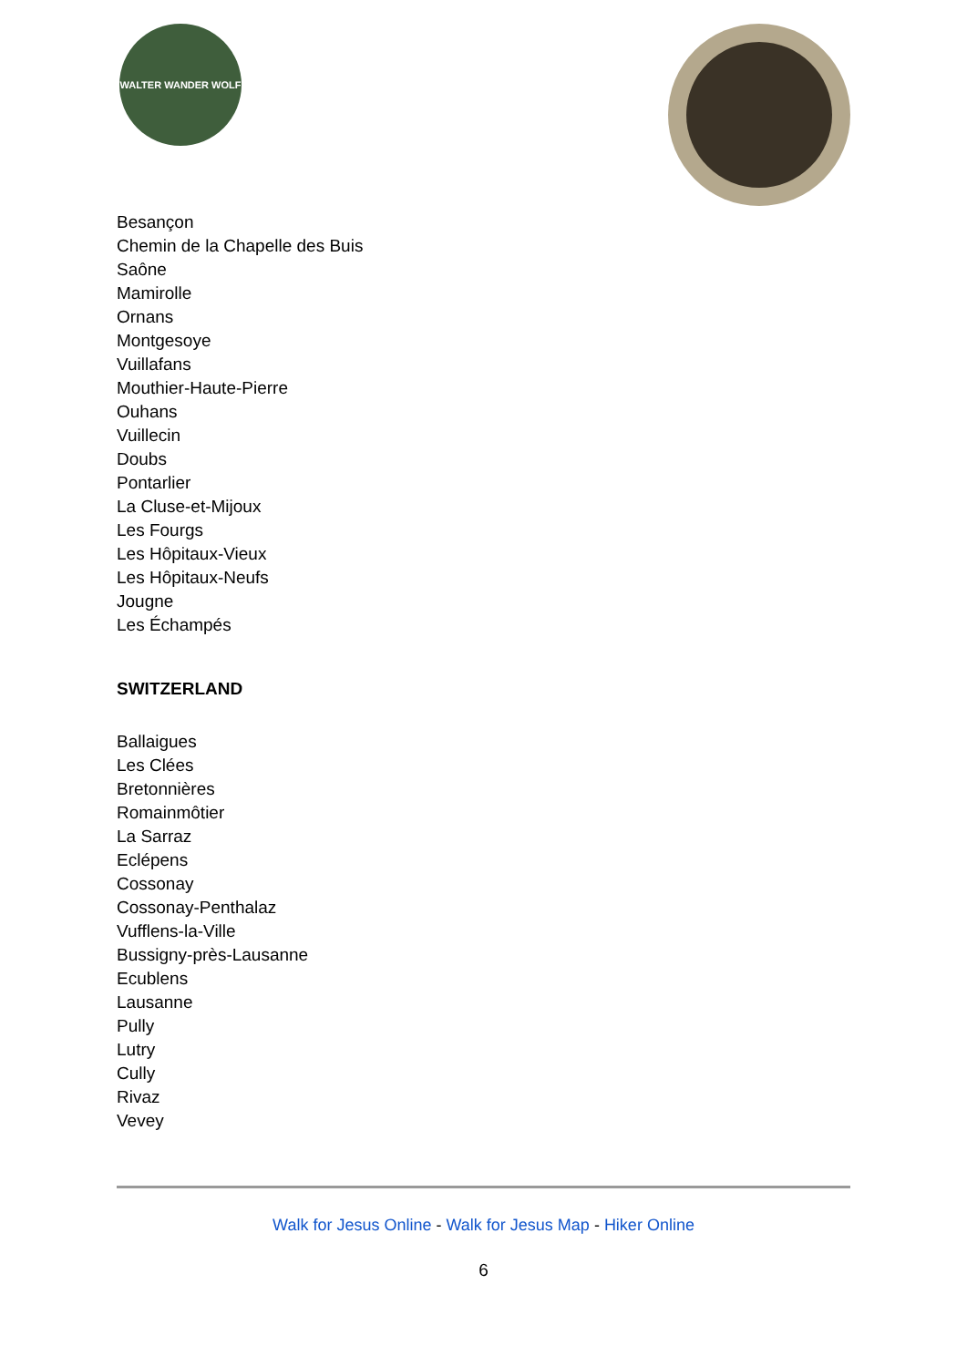WALTER WANDER WOLF
Besançon
Chemin de la Chapelle des Buis
Saône
Mamirolle
Ornans
Montgesoye
Vuillafans
Mouthier-Haute-Pierre
Ouhans
Vuillecin
Doubs
Pontarlier
La Cluse-et-Mijoux
Les Fourgs
Les Hôpitaux-Vieux
Les Hôpitaux-Neufs
Jougne
Les Échampés
SWITZERLAND
Ballaigues
Les Clées
Bretonnières
Romainmôtier
La Sarraz
Eclépens
Cossonay
Cossonay-Penthalaz
Vufflens-la-Ville
Bussigny-près-Lausanne
Ecublens
Lausanne
Pully
Lutry
Cully
Rivaz
Vevey
Walk for Jesus Online - Walk for Jesus Map - Hiker Online
6